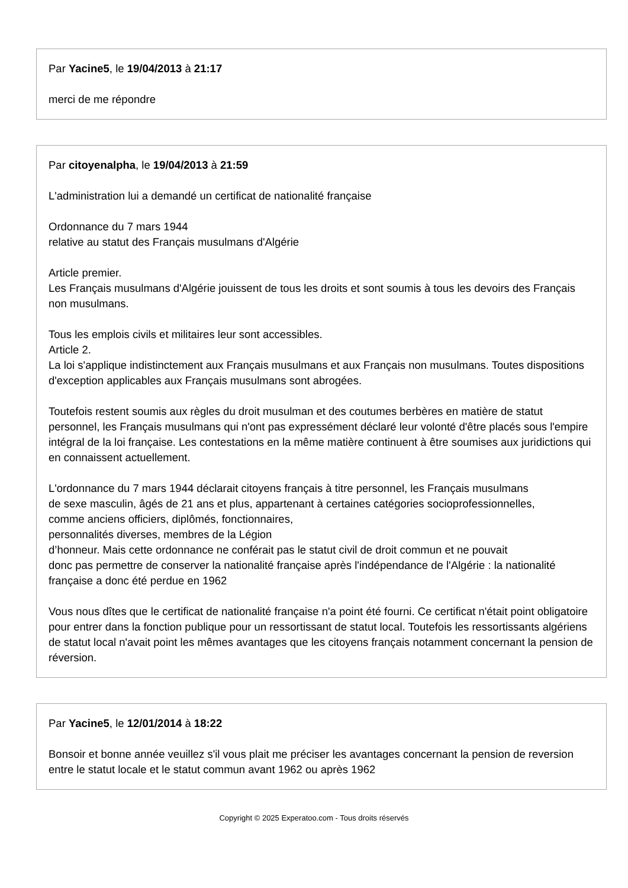Par Yacine5, le 19/04/2013 à 21:17
merci de me répondre
Par citoyenalpha, le 19/04/2013 à 21:59
L'administration lui a demandé un certificat de nationalité française
Ordonnance du 7 mars 1944
relative au statut des Français musulmans d'Algérie
Article premier.
Les Français musulmans d'Algérie jouissent de tous les droits et sont soumis à tous les devoirs des Français non musulmans.
Tous les emplois civils et militaires leur sont accessibles.
Article 2.
La loi s'applique indistinctement aux Français musulmans et aux Français non musulmans. Toutes dispositions d'exception applicables aux Français musulmans sont abrogées.
Toutefois restent soumis aux règles du droit musulman et des coutumes berbères en matière de statut personnel, les Français musulmans qui n'ont pas expressément déclaré leur volonté d'être placés sous l'empire intégral de la loi française. Les contestations en la même matière continuent à être soumises aux juridictions qui en connaissent actuellement.
L'ordonnance du 7 mars 1944 déclarait citoyens français à titre personnel, les Français musulmans
de sexe masculin, âgés de 21 ans et plus, appartenant à certaines catégories socioprofessionnelles,
comme anciens officiers, diplômés, fonctionnaires,
personnalités diverses, membres de la Légion
d’honneur. Mais cette ordonnance ne conférait pas le statut civil de droit commun et ne pouvait
donc pas permettre de conserver la nationalité française après l'indépendance de l'Algérie : la nationalité française a donc été perdue en 1962
Vous nous dîtes que le certificat de nationalité française n'a point été fourni. Ce certificat n'était point obligatoire pour entrer dans la fonction publique pour un ressortissant de statut local. Toutefois les ressortissants algériens de statut local n'avait point les mêmes avantages que les citoyens français notamment concernant la pension de réversion.
Par Yacine5, le 12/01/2014 à 18:22
Bonsoir et bonne année veuillez s'il vous plait me préciser les avantages concernant la pension de reversion entre le statut locale et le statut commun avant 1962 ou après 1962
Copyright © 2025 Experatoo.com - Tous droits réservés